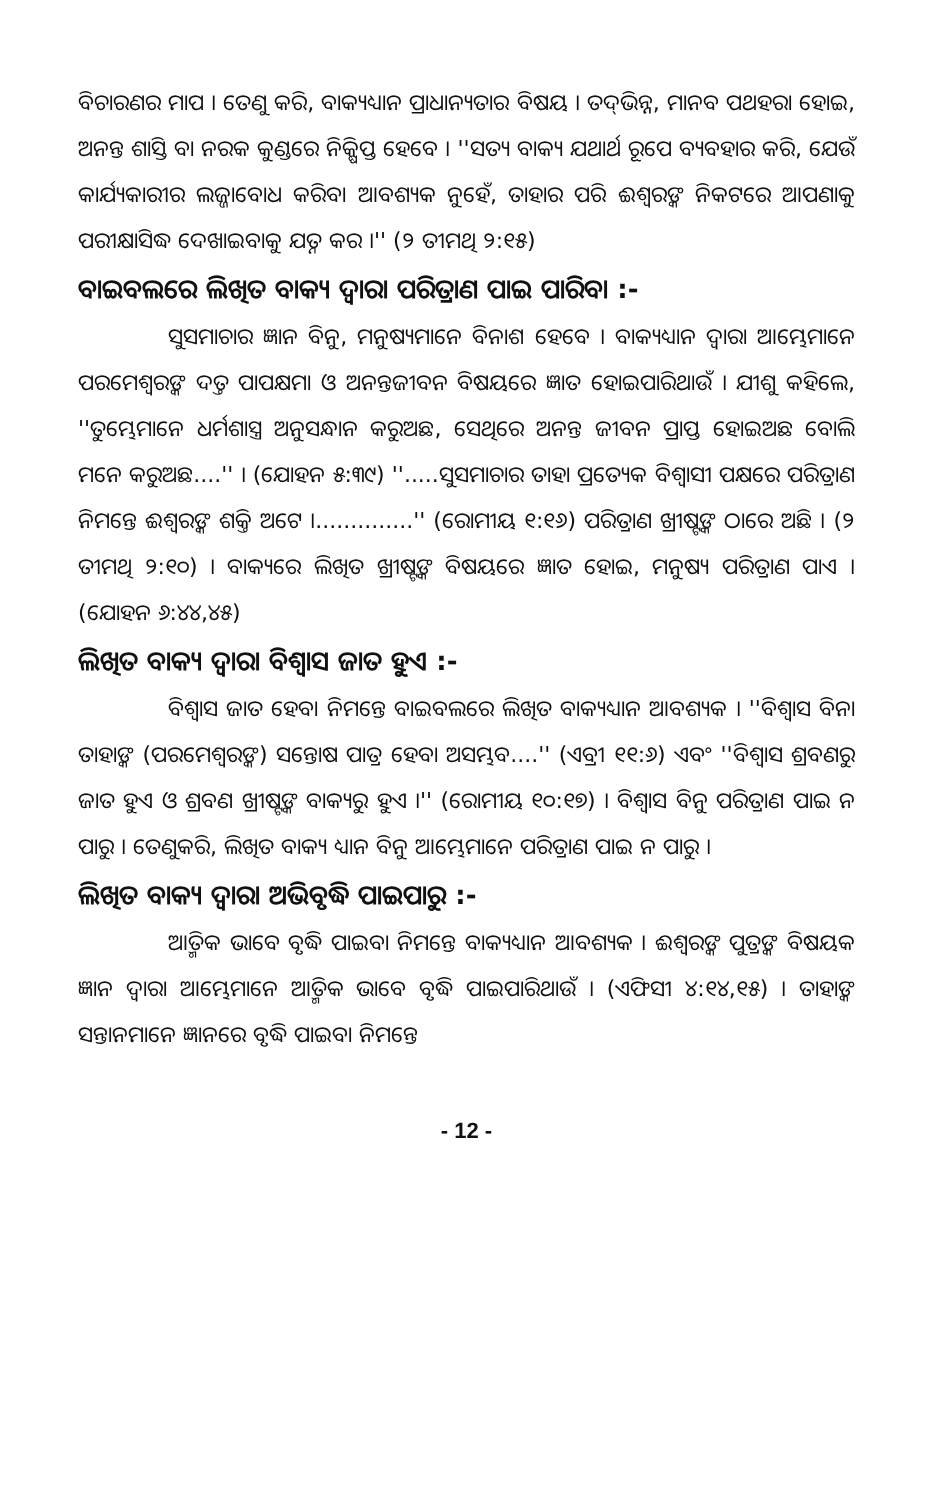ବିଚାରଣର ମାପ । ତେଣୁ କରି, ବାକ୍ୟଧ୍ୟାନ ପ୍ରାଧାନ୍ୟତାର ବିଷୟ । ତଦ୍‌ଭିନ୍ନ, ମାନବ ପଥହରା ହୋଇ, ଅନନ୍ତ ଶାସ୍ତି ବା ନରକ କୁଣ୍ଡରେ ନିକ୍ଷିପ୍ତ ହେବେ । ''ସତ୍ୟ ବାକ୍ୟ ଯଥାର୍ଥ ରୂପେ ବ୍ୟବହାର କରି, ଯେଉଁ କାର୍ଯ୍ୟକାରୀର ଲଜ୍ଜାବୋଧ କରିବା ଆବଶ୍ୟକ ନୁହେଁ, ତାହାର ପରି ଈଶ୍ୱରଙ୍କ ନିକଟରେ ଆପଣାକୁ ପରୀକ୍ଷାସିଦ୍ଧ ଦେଖାଇବାକୁ ଯତ୍ନ କର ।'' (୨ ତୀମଥି ୨:୧୫)
ବାଇବଲରେ ଲିଖିତ ବାକ୍ୟ ଦ୍ୱାରା ପରିତ୍ରାଣ ପାଇ ପାରିବା :-
ସୁସମାଚାର ଜ୍ଞାନ ବିନୁ, ମନୁଷ୍ୟମାନେ ବିନାଶ ହେବେ । ବାକ୍ୟଧ୍ୟାନ ଦ୍ୱାରା ଆମ୍ଭେମାନେ ପରମେଶ୍ୱରଙ୍କ ଦତ୍ତ ପାପକ୍ଷମା ଓ ଅନନ୍ତଜୀବନ ବିଷୟରେ ଜ୍ଞାତ ହୋଇପାରିଥାଉଁ । ଯୀଶୁ କହିଲେ, ''ତୁମ୍ଭେମାନେ ଧର୍ମଶାସ୍ତ୍ର ଅନୁସନ୍ଧାନ କରୁଅଛ, ସେଥିରେ ଅନନ୍ତ ଜୀବନ ପ୍ରାପ୍ତ ହୋଇଅଛ ବୋଲି ମନେ କରୁଅଛ....'' । (ଯୋହନ ୫:୩୯) ''.....ସୁସମାଚାର ତାହା ପ୍ରତ୍ୟେକ ବିଶ୍ୱାସୀ ପକ୍ଷରେ ପରିତ୍ରାଣ ନିମନ୍ତେ ଈଶ୍ୱରଙ୍କ ଶକ୍ତି ଅଟେ ।..............'' (ରୋମୀୟ ୧:୧୬) ପରିତ୍ରାଣ ଖ୍ରୀଷ୍ଟଙ୍କ ଠାରେ ଅଛି । (୨ ତୀମଥି ୨:୧୦) । ବାକ୍ୟରେ ଲିଖିତ ଖ୍ରୀଷ୍ଟଙ୍କ ବିଷୟରେ ଜ୍ଞାତ ହୋଇ, ମନୁଷ୍ୟ ପରିତ୍ରାଣ ପାଏ । (ଯୋହନ ୬:୪୪,୪୫)
ଲିଖିତ ବାକ୍ୟ ଦ୍ୱାରା ବିଶ୍ୱାସ ଜାତ ହୁଏ :-
ବିଶ୍ୱାସ ଜାତ ହେବା ନିମନ୍ତେ ବାଇବଲରେ ଲିଖିତ ବାକ୍ୟଧ୍ୟାନ ଆବଶ୍ୟକ । ''ବିଶ୍ୱାସ ବିନା ତାହାଙ୍କ (ପରମେଶ୍ୱରଙ୍କ) ସନ୍ତୋଷ ପାତ୍ର ହେବା ଅସମ୍ଭବ....'' (ଏବ୍ରୀ ୧୧:୬) ଏବଂ ''ବିଶ୍ୱାସ ଶ୍ରବଣରୁ ଜାତ ହୁଏ ଓ ଶ୍ରବଣ ଖ୍ରୀଷ୍ଟଙ୍କ ବାକ୍ୟରୁ ହୁଏ ।'' (ରୋମୀୟ ୧୦:୧୭) । ବିଶ୍ୱାସ ବିନୁ ପରିତ୍ରାଣ ପାଇ ନ ପାରୁ । ତେଣୁକରି, ଲିଖିତ ବାକ୍ୟ ଧ୍ୟାନ ବିନୁ ଆମ୍ଭେମାନେ ପରିତ୍ରାଣ ପାଇ ନ ପାରୁ ।
ଲିଖିତ ବାକ୍ୟ ଦ୍ୱାରା ଅଭିବୃଦ୍ଧି ପାଇପାରୁ :-
ଆତ୍ମିକ ଭାବେ ବୃଦ୍ଧି ପାଇବା ନିମନ୍ତେ ବାକ୍ୟଧ୍ୟାନ ଆବଶ୍ୟକ । ଈଶ୍ୱରଙ୍କ ପୁତ୍ରଙ୍କ ବିଷୟକ ଜ୍ଞାନ ଦ୍ୱାରା ଆମ୍ଭେମାନେ ଆତ୍ମିକ ଭାବେ ବୃଦ୍ଧି ପାଇପାରିଥାଉଁ । (ଏଫିସୀ ୪:୧୪,୧୫) । ତାହାଙ୍କ ସନ୍ତାନମାନେ ଜ୍ଞାନରେ ବୃଦ୍ଧି ପାଇବା ନିମନ୍ତେ
- 12 -